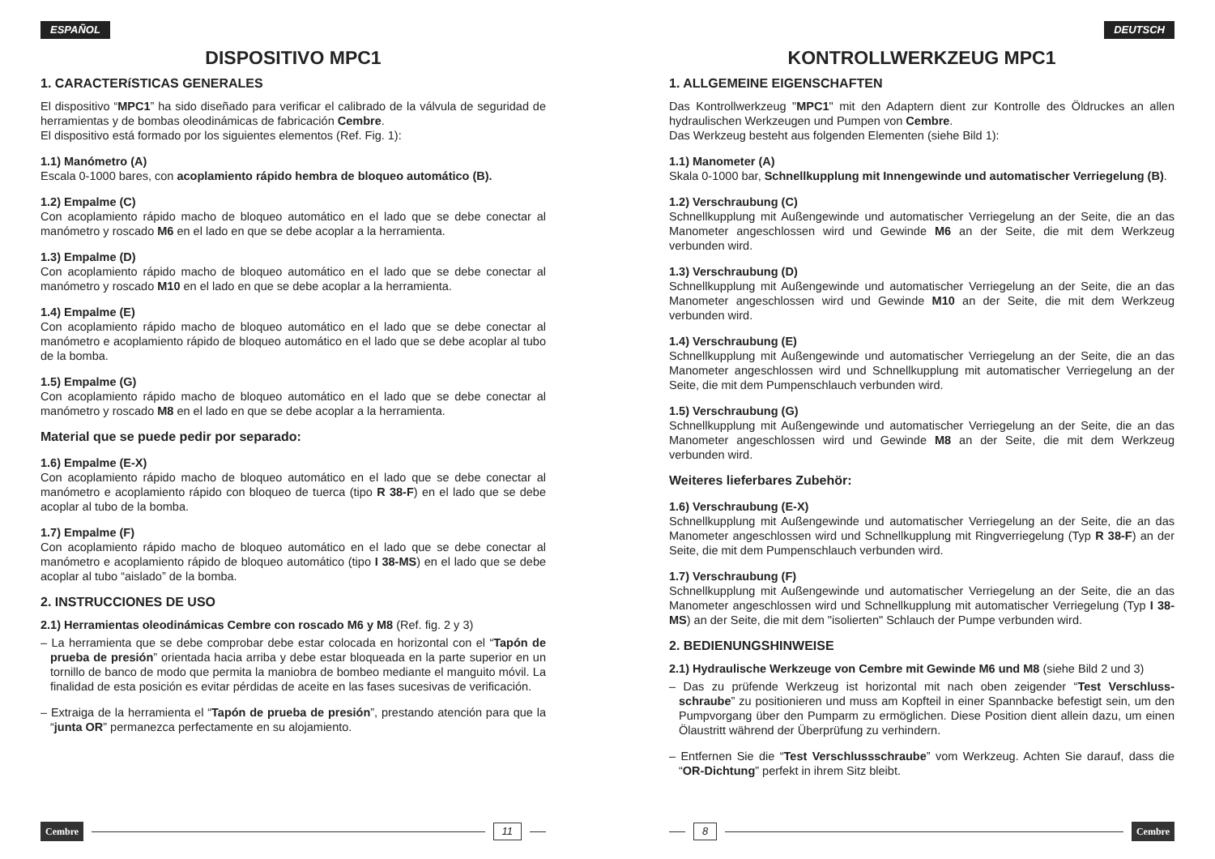ESPAÑOL
DISPOSITIVO MPC1
1. CARACTERíSTICAS GENERALES
El dispositivo “MPC1” ha sido diseñado para verificar el calibrado de la válvula de seguridad de herramientas y de bombas oleodinámicas de fabricación Cembre.
El dispositivo está formado por los siguientes elementos (Ref. Fig. 1):
1.1) Manómetro (A)
Escala 0-1000 bares, con acoplamiento rápido hembra de bloqueo automático (B).
1.2) Empalme (C)
Con acoplamiento rápido macho de bloqueo automático en el lado que se debe conectar al manómetro y roscado M6 en el lado en que se debe acoplar a la herramienta.
1.3) Empalme (D)
Con acoplamiento rápido macho de bloqueo automático en el lado que se debe conectar al manómetro y roscado M10 en el lado en que se debe acoplar a la herramienta.
1.4) Empalme (E)
Con acoplamiento rápido macho de bloqueo automático en el lado que se debe conectar al manómetro e acoplamiento rápido de bloqueo automático en el lado que se debe acoplar al tubo de la bomba.
1.5) Empalme (G)
Con acoplamiento rápido macho de bloqueo automático en el lado que se debe conectar al manómetro y roscado M8 en el lado en que se debe acoplar a la herramienta.
Material que se puede pedir por separado:
1.6) Empalme (E-X)
Con acoplamiento rápido macho de bloqueo automático en el lado que se debe conectar al manómetro e acoplamiento rápido con bloqueo de tuerca (tipo R 38-F) en el lado que se debe acoplar al tubo de la bomba.
1.7) Empalme (F)
Con acoplamiento rápido macho de bloqueo automático en el lado que se debe conectar al manómetro e acoplamiento rápido de bloqueo automático (tipo I 38-MS) en el lado que se debe acoplar al tubo “aislado” de la bomba.
2. INSTRUCCIONES DE USO
2.1) Herramientas oleodinámicas Cembre con roscado M6 y M8 (Ref. fig. 2 y 3)
– La herramienta que se debe comprobar debe estar colocada en horizontal con el “Tapón de prueba de presión” orientada hacia arriba y debe estar bloqueada en la parte superior en un tornillo de banco de modo que permita la maniobra de bombeo mediante el manguito móvil. La finalidad de esta posición es evitar pérdidas de aceite en las fases sucesivas de verificación.
– Extraiga de la herramienta el “Tapón de prueba de presión”, prestando atención para que la “junta OR” permanezca perfectamente en su alojamiento.
Cembre 11
DEUTSCH
KONTROLLWERKZEUG MPC1
1. ALLGEMEINE EIGENSCHAFTEN
Das Kontrollwerkzeug "MPC1" mit den Adaptern dient zur Kontrolle des Öldruckes an allen hydraulischen Werkzeugen und Pumpen von Cembre.
Das Werkzeug besteht aus folgenden Elementen (siehe Bild 1):
1.1) Manometer (A)
Skala 0-1000 bar, Schnellkupplung mit Innengewinde und automatischer Verriegelung (B).
1.2) Verschraubung (C)
Schnellkupplung mit Außengewinde und automatischer Verriegelung an der Seite, die an das Manometer angeschlossen wird und Gewinde M6 an der Seite, die mit dem Werkzeug verbunden wird.
1.3) Verschraubung (D)
Schnellkupplung mit Außengewinde und automatischer Verriegelung an der Seite, die an das Manometer angeschlossen wird und Gewinde M10 an der Seite, die mit dem Werkzeug verbunden wird.
1.4) Verschraubung (E)
Schnellkupplung mit Außengewinde und automatischer Verriegelung an der Seite, die an das Manometer angeschlossen wird und Schnellkupplung mit automatischer Verriegelung an der Seite, die mit dem Pumpenschlauch verbunden wird.
1.5) Verschraubung (G)
Schnellkupplung mit Außengewinde und automatischer Verriegelung an der Seite, die an das Manometer angeschlossen wird und Gewinde M8 an der Seite, die mit dem Werkzeug verbunden wird.
Weiteres lieferbares Zubehör:
1.6) Verschraubung (E-X)
Schnellkupplung mit Außengewinde und automatischer Verriegelung an der Seite, die an das Manometer angeschlossen wird und Schnellkupplung mit Ringverriegelung (Typ R 38-F) an der Seite, die mit dem Pumpenschlauch verbunden wird.
1.7) Verschraubung (F)
Schnellkupplung mit Außengewinde und automatischer Verriegelung an der Seite, die an das Manometer angeschlossen wird und Schnellkupplung mit automatischer Verriegelung (Typ I 38-MS) an der Seite, die mit dem "isolierten" Schlauch der Pumpe verbunden wird.
2. BEDIENUNGSHINWEISE
2.1) Hydraulische Werkzeuge von Cembre mit Gewinde M6 und M8 (siehe Bild 2 und 3)
– Das zu prüfende Werkzeug ist horizontal mit nach oben zeigender “Test Verschluss-schraube” zu positionieren und muss am Kopfteil in einer Spannbacke befestigt sein, um den Pumpvorgang über den Pumparm zu ermöglichen. Diese Position dient allein dazu, um einen Ölaustritt während der Überprüfung zu verhindern.
– Entfernen Sie die “Test Verschlussschraube” vom Werkzeug. Achten Sie darauf, dass die “OR-Dichtung” perfekt in ihrem Sitz bleibt.
8 Cembre